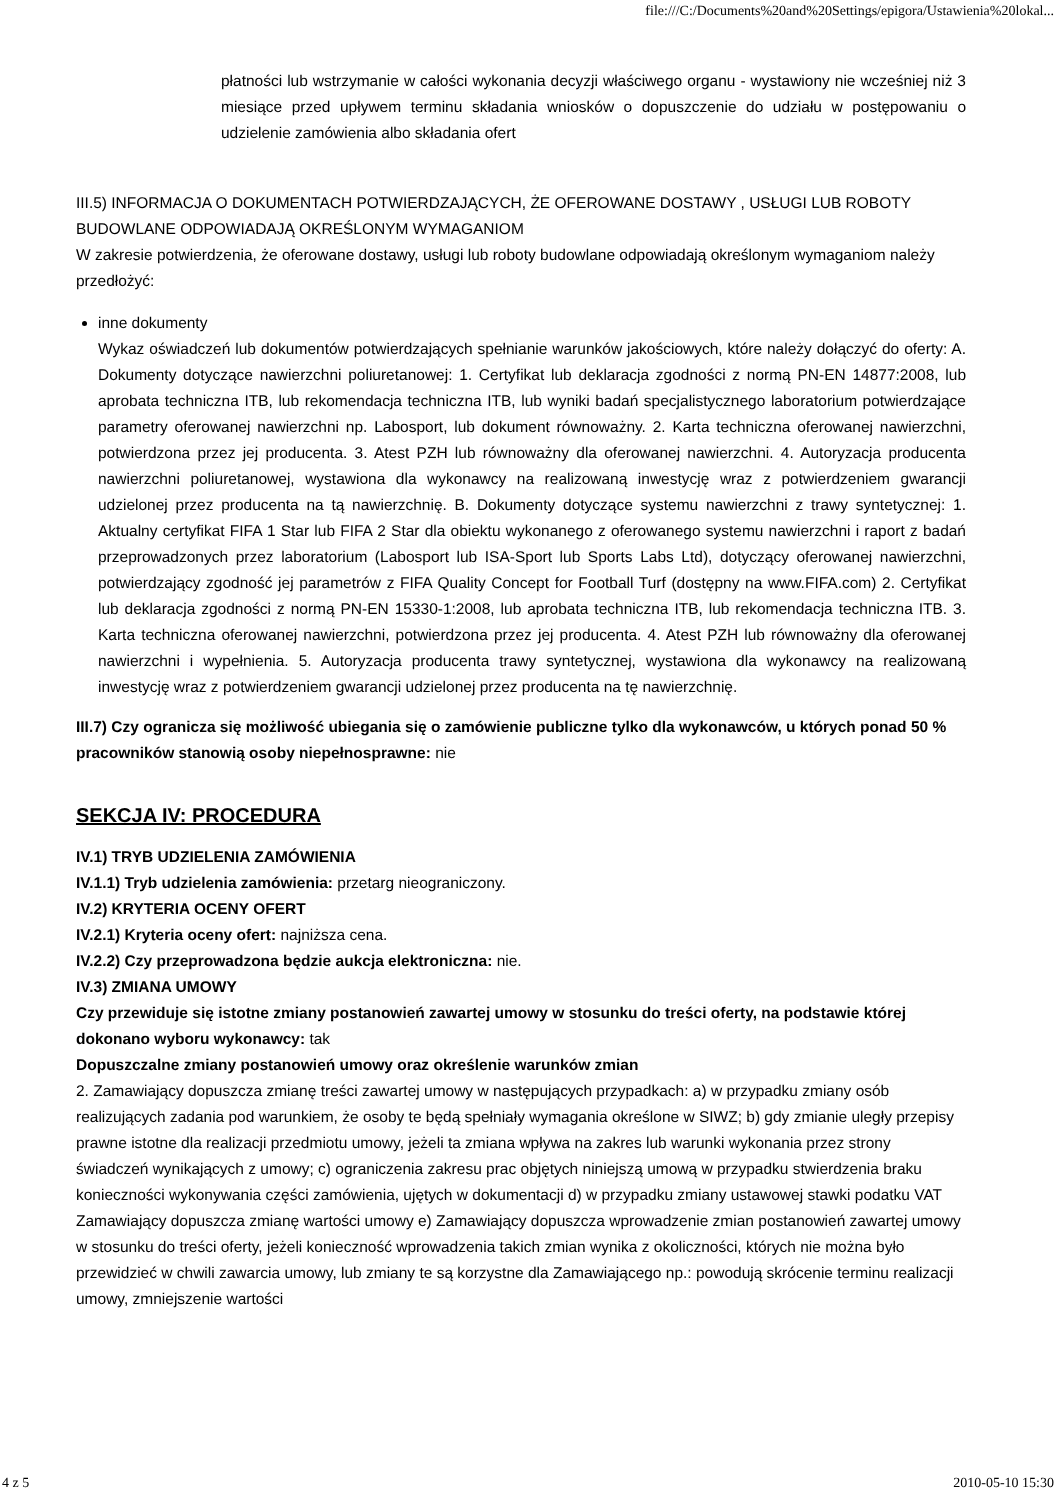file:///C:/Documents%20and%20Settings/epigora/Ustawienia%20lokal...
płatności lub wstrzymanie w całości wykonania decyzji właściwego organu - wystawiony nie wcześniej niż 3 miesiące przed upływem terminu składania wniosków o dopuszczenie do udziału w postępowaniu o udzielenie zamówienia albo składania ofert
III.5) INFORMACJA O DOKUMENTACH POTWIERDZAJĄCYCH, ŻE OFEROWANE DOSTAWY , USŁUGI LUB ROBOTY BUDOWLANE ODPOWIADAJĄ OKREŚLONYM WYMAGANIOM
W zakresie potwierdzenia, że oferowane dostawy, usługi lub roboty budowlane odpowiadają określonym wymaganiom należy przedłożyć:
inne dokumenty
Wykaz oświadczeń lub dokumentów potwierdzających spełnianie warunków jakościowych, które należy dołączyć do oferty: A. Dokumenty dotyczące nawierzchni poliuretanowej: 1. Certyfikat lub deklaracja zgodności z normą PN-EN 14877:2008, lub aprobata techniczna ITB, lub rekomendacja techniczna ITB, lub wyniki badań specjalistycznego laboratorium potwierdzające parametry oferowanej nawierzchni np. Labosport, lub dokument równoważny. 2. Karta techniczna oferowanej nawierzchni, potwierdzona przez jej producenta. 3. Atest PZH lub równoważny dla oferowanej nawierzchni. 4. Autoryzacja producenta nawierzchni poliuretanowej, wystawiona dla wykonawcy na realizowaną inwestycję wraz z potwierdzeniem gwarancji udzielonej przez producenta na tą nawierzchnię. B. Dokumenty dotyczące systemu nawierzchni z trawy syntetycznej: 1. Aktualny certyfikat FIFA 1 Star lub FIFA 2 Star dla obiektu wykonanego z oferowanego systemu nawierzchni i raport z badań przeprowadzonych przez laboratorium (Labosport lub ISA-Sport lub Sports Labs Ltd), dotyczący oferowanej nawierzchni, potwierdzający zgodność jej parametrów z FIFA Quality Concept for Football Turf (dostępny na www.FIFA.com) 2. Certyfikat lub deklaracja zgodności z normą PN-EN 15330-1:2008, lub aprobata techniczna ITB, lub rekomendacja techniczna ITB. 3. Karta techniczna oferowanej nawierzchni, potwierdzona przez jej producenta. 4. Atest PZH lub równoważny dla oferowanej nawierzchni i wypełnienia. 5. Autoryzacja producenta trawy syntetycznej, wystawiona dla wykonawcy na realizowaną inwestycję wraz z potwierdzeniem gwarancji udzielonej przez producenta na tę nawierzchnię.
III.7) Czy ogranicza się możliwość ubiegania się o zamówienie publiczne tylko dla wykonawców, u których ponad 50 % pracowników stanowią osoby niepełnosprawne: nie
SEKCJA IV: PROCEDURA
IV.1) TRYB UDZIELENIA ZAMÓWIENIA
IV.1.1) Tryb udzielenia zamówienia: przetarg nieograniczony.
IV.2) KRYTERIA OCENY OFERT
IV.2.1) Kryteria oceny ofert: najniższa cena.
IV.2.2) Czy przeprowadzona będzie aukcja elektroniczna: nie.
IV.3) ZMIANA UMOWY
Czy przewiduje się istotne zmiany postanowień zawartej umowy w stosunku do treści oferty, na podstawie której dokonano wyboru wykonawcy: tak
Dopuszczalne zmiany postanowień umowy oraz określenie warunków zmian
2. Zamawiający dopuszcza zmianę treści zawartej umowy w następujących przypadkach: a) w przypadku zmiany osób realizujących zadania pod warunkiem, że osoby te będą spełniały wymagania określone w SIWZ; b) gdy zmianie uległy przepisy prawne istotne dla realizacji przedmiotu umowy, jeżeli ta zmiana wpływa na zakres lub warunki wykonania przez strony świadczeń wynikających z umowy; c) ograniczenia zakresu prac objętych niniejszą umową w przypadku stwierdzenia braku konieczności wykonywania części zamówienia, ujętych w dokumentacji d) w przypadku zmiany ustawowej stawki podatku VAT Zamawiający dopuszcza zmianę wartości umowy e) Zamawiający dopuszcza wprowadzenie zmian postanowień zawartej umowy w stosunku do treści oferty, jeżeli konieczność wprowadzenia takich zmian wynika z okoliczności, których nie można było przewidzieć w chwili zawarcia umowy, lub zmiany te są korzystne dla Zamawiającego np.: powodują skrócenie terminu realizacji umowy, zmniejszenie wartości
4 z 5 2010-05-10 15:30